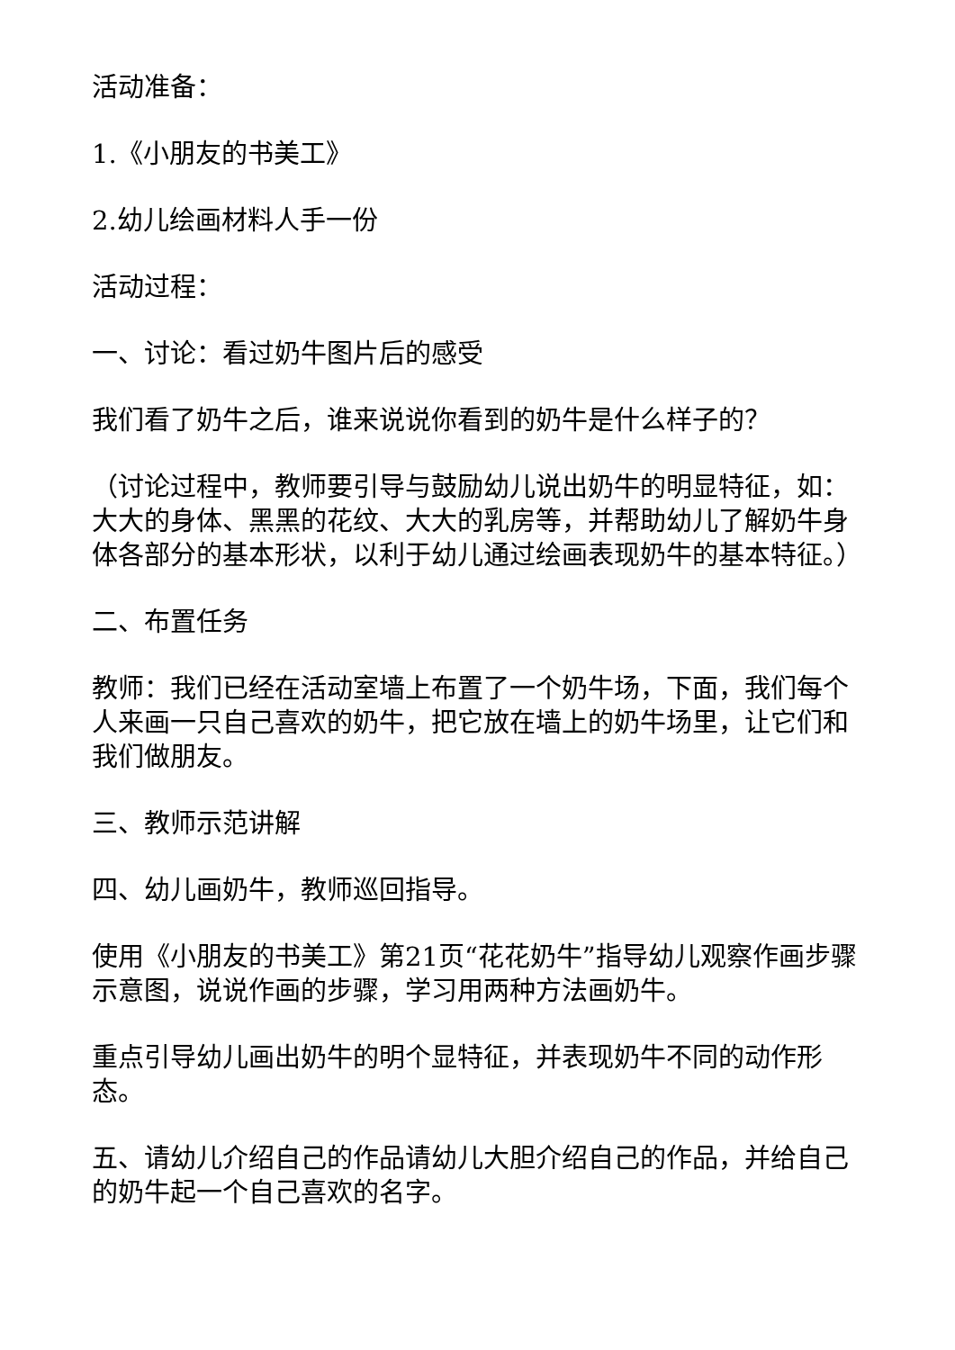活动准备：
1.《小朋友的书美工》
2.幼儿绘画材料人手一份
活动过程：
一、讨论：看过奶牛图片后的感受
我们看了奶牛之后，谁来说说你看到的奶牛是什么样子的？
（讨论过程中，教师要引导与鼓励幼儿说出奶牛的明显特征，如：大大的身体、黑黑的花纹、大大的乳房等，并帮助幼儿了解奶牛身体各部分的基本形状，以利于幼儿通过绘画表现奶牛的基本特征。）
二、布置任务
教师：我们已经在活动室墙上布置了一个奶牛场，下面，我们每个人来画一只自己喜欢的奶牛，把它放在墙上的奶牛场里，让它们和我们做朋友。
三、教师示范讲解
四、幼儿画奶牛，教师巡回指导。
使用《小朋友的书美工》第21页“花花奶牛”指导幼儿观察作画步骤示意图，说说作画的步骤，学习用两种方法画奶牛。
重点引导幼儿画出奶牛的明个显特征，并表现奶牛不同的动作形态。
五、请幼儿介绍自己的作品请幼儿大胆介绍自己的作品，并给自己的奶牛起一个自己喜欢的名字。